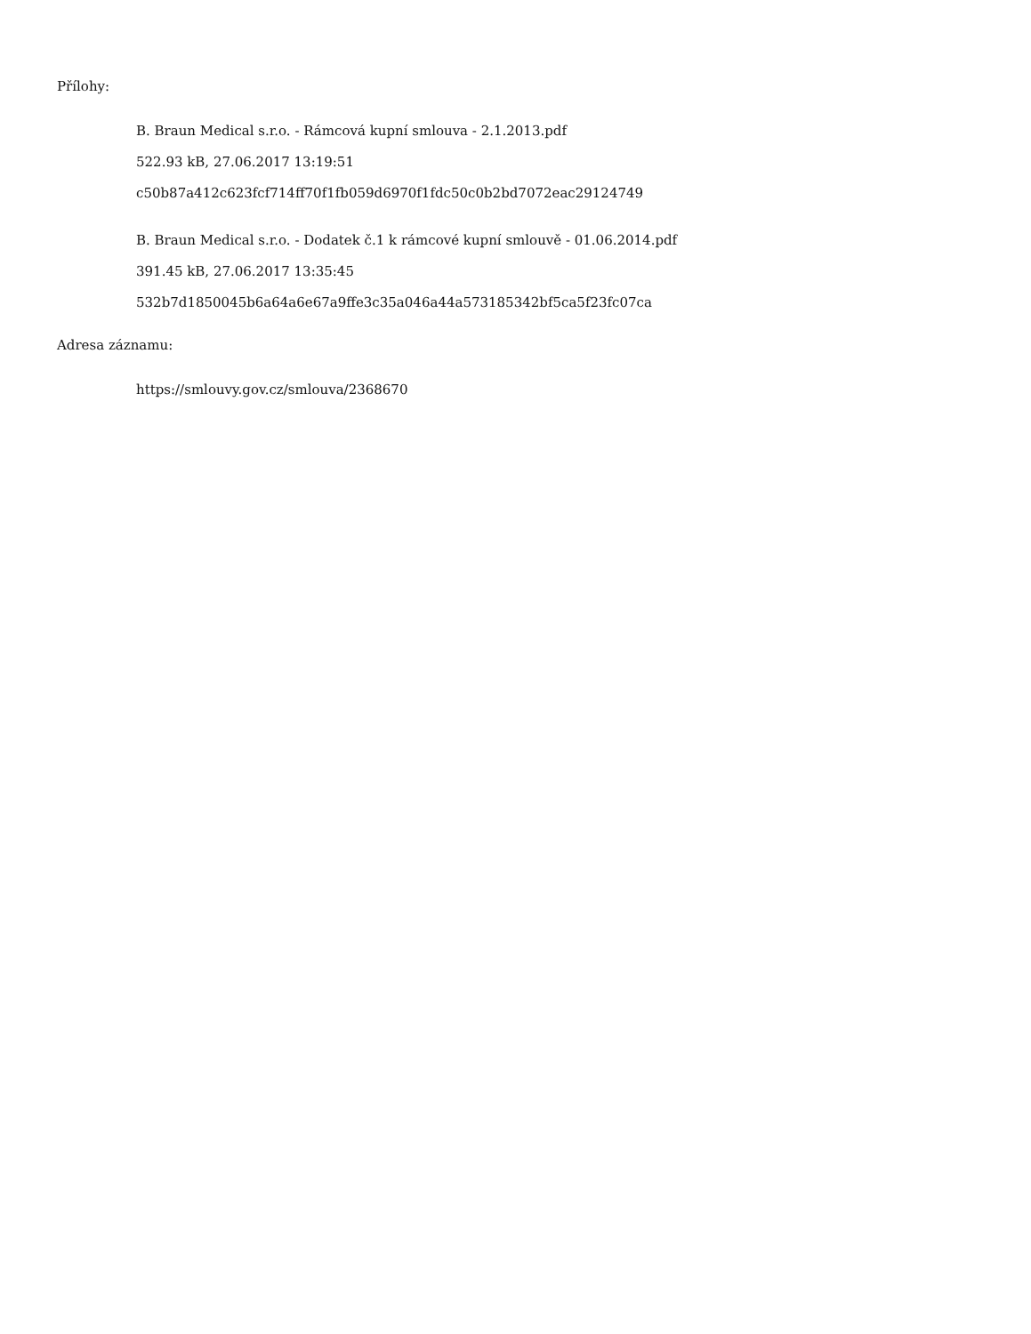Přílohy:
B. Braun Medical s.r.o. - Rámcová kupní smlouva - 2.1.2013.pdf
522.93 kB, 27.06.2017 13:19:51
c50b87a412c623fcf714ff70f1fb059d6970f1fdc50c0b2bd7072eac29124749
B. Braun Medical s.r.o. - Dodatek č.1 k rámcové kupní smlouvě - 01.06.2014.pdf
391.45 kB, 27.06.2017 13:35:45
532b7d1850045b6a64a6e67a9ffe3c35a046a44a573185342bf5ca5f23fc07ca
Adresa záznamu:
https://smlouvy.gov.cz/smlouva/2368670